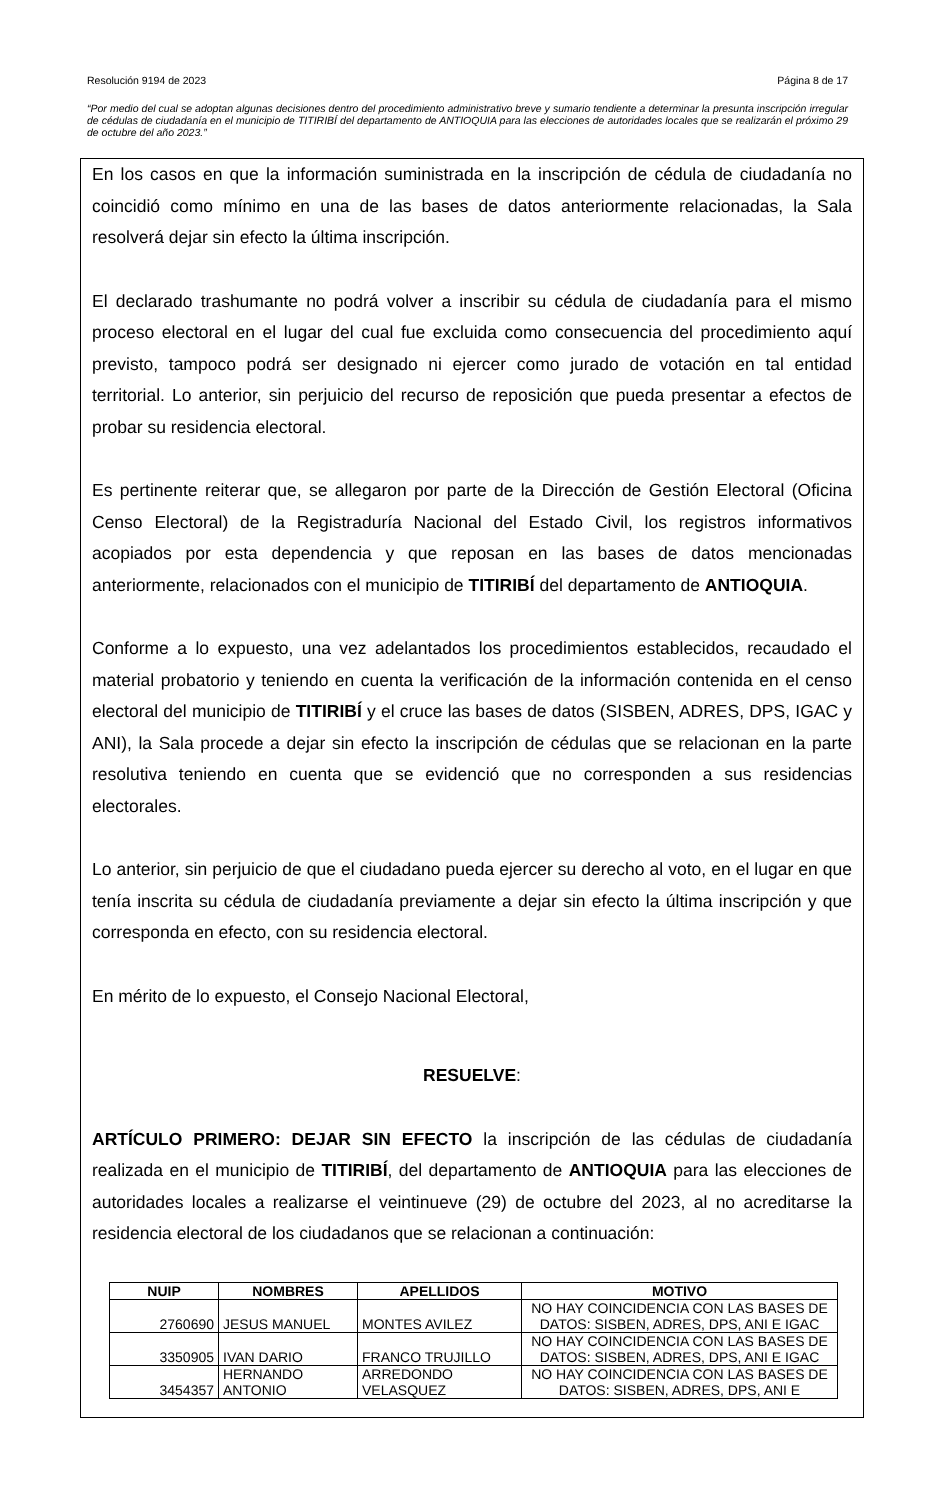Resolución 9194 de 2023 Página 8 de 17
“Por medio del cual se adoptan algunas decisiones dentro del procedimiento administrativo breve y sumario tendiente a determinar la presunta inscripción irregular de cédulas de ciudadanía en el municipio de TITIRIBÍ del departamento de ANTIOQUIA para las elecciones de autoridades locales que se realizarán el próximo 29 de octubre del año 2023.”
En los casos en que la información suministrada en la inscripción de cédula de ciudadanía no coincidió como mínimo en una de las bases de datos anteriormente relacionadas, la Sala resolverá dejar sin efecto la última inscripción.
El declarado trashumante no podrá volver a inscribir su cédula de ciudadanía para el mismo proceso electoral en el lugar del cual fue excluida como consecuencia del procedimiento aquí previsto, tampoco podrá ser designado ni ejercer como jurado de votación en tal entidad territorial. Lo anterior, sin perjuicio del recurso de reposición que pueda presentar a efectos de probar su residencia electoral.
Es pertinente reiterar que, se allegaron por parte de la Dirección de Gestión Electoral (Oficina Censo Electoral) de la Registraduría Nacional del Estado Civil, los registros informativos acopiados por esta dependencia y que reposan en las bases de datos mencionadas anteriormente, relacionados con el municipio de TITIRIBÍ del departamento de ANTIOQUIA.
Conforme a lo expuesto, una vez adelantados los procedimientos establecidos, recaudado el material probatorio y teniendo en cuenta la verificación de la información contenida en el censo electoral del municipio de TITIRIBÍ y el cruce las bases de datos (SISBEN, ADRES, DPS, IGAC y ANI), la Sala procede a dejar sin efecto la inscripción de cédulas que se relacionan en la parte resolutiva teniendo en cuenta que se evidenció que no corresponden a sus residencias electorales.
Lo anterior, sin perjuicio de que el ciudadano pueda ejercer su derecho al voto, en el lugar en que tenía inscrita su cédula de ciudadanía previamente a dejar sin efecto la última inscripción y que corresponda en efecto, con su residencia electoral.
En mérito de lo expuesto, el Consejo Nacional Electoral,
RESUELVE:
ARTÍCULO PRIMERO: DEJAR SIN EFECTO la inscripción de las cédulas de ciudadanía realizada en el municipio de TITIRIBÍ, del departamento de ANTIOQUIA para las elecciones de autoridades locales a realizarse el veintinueve (29) de octubre del 2023, al no acreditarse la residencia electoral de los ciudadanos que se relacionan a continuación:
| NUIP | NOMBRES | APELLIDOS | MOTIVO |
| --- | --- | --- | --- |
| 2760690 | JESUS MANUEL | MONTES AVILEZ | NO HAY COINCIDENCIA CON LAS BASES DE DATOS: SISBEN, ADRES, DPS, ANI E IGAC |
| 3350905 | IVAN DARIO | FRANCO TRUJILLO | NO HAY COINCIDENCIA CON LAS BASES DE DATOS: SISBEN, ADRES, DPS, ANI E IGAC |
| 3454357 | HERNANDO ANTONIO | ARREDONDO VELASQUEZ | NO HAY COINCIDENCIA CON LAS BASES DE DATOS: SISBEN, ADRES, DPS, ANI E |